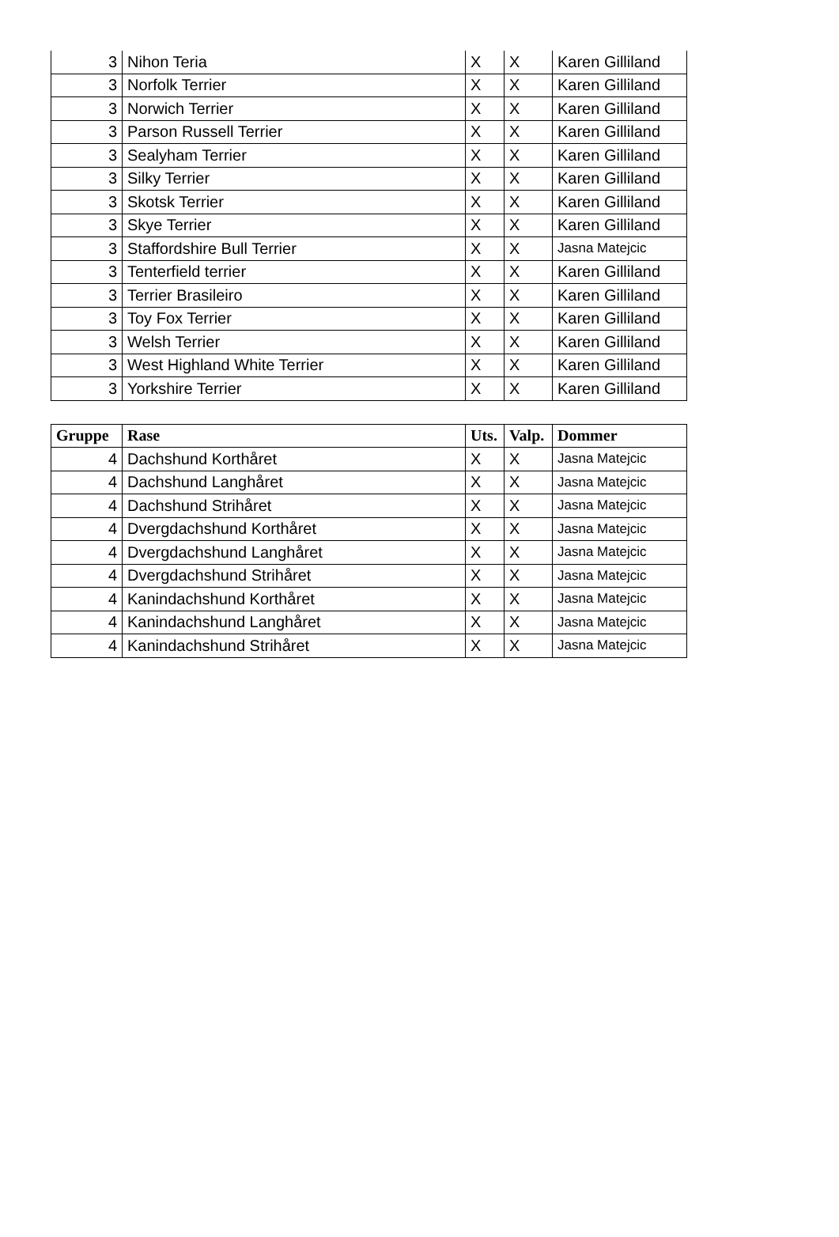| 3 | Nihon Teria | X | X | Karen Gilliland |
| 3 | Norfolk Terrier | X | X | Karen Gilliland |
| 3 | Norwich Terrier | X | X | Karen Gilliland |
| 3 | Parson Russell Terrier | X | X | Karen Gilliland |
| 3 | Sealyham Terrier | X | X | Karen Gilliland |
| 3 | Silky Terrier | X | X | Karen Gilliland |
| 3 | Skotsk Terrier | X | X | Karen Gilliland |
| 3 | Skye Terrier | X | X | Karen Gilliland |
| 3 | Staffordshire Bull Terrier | X | X | Jasna Matejcic |
| 3 | Tenterfield terrier | X | X | Karen Gilliland |
| 3 | Terrier Brasileiro | X | X | Karen Gilliland |
| 3 | Toy Fox Terrier | X | X | Karen Gilliland |
| 3 | Welsh Terrier | X | X | Karen Gilliland |
| 3 | West Highland White Terrier | X | X | Karen Gilliland |
| 3 | Yorkshire Terrier | X | X | Karen Gilliland |
| Gruppe | Rase | Uts. | Valp. | Dommer |
| --- | --- | --- | --- | --- |
| 4 | Dachshund Korthåret | X | X | Jasna Matejcic |
| 4 | Dachshund Langhåret | X | X | Jasna Matejcic |
| 4 | Dachshund Strihåret | X | X | Jasna Matejcic |
| 4 | Dvergdachshund Korthåret | X | X | Jasna Matejcic |
| 4 | Dvergdachshund Langhåret | X | X | Jasna Matejcic |
| 4 | Dvergdachshund Strihåret | X | X | Jasna Matejcic |
| 4 | Kanindachshund Korthåret | X | X | Jasna Matejcic |
| 4 | Kanindachshund Langhåret | X | X | Jasna Matejcic |
| 4 | Kanindachshund Strihåret | X | X | Jasna Matejcic |